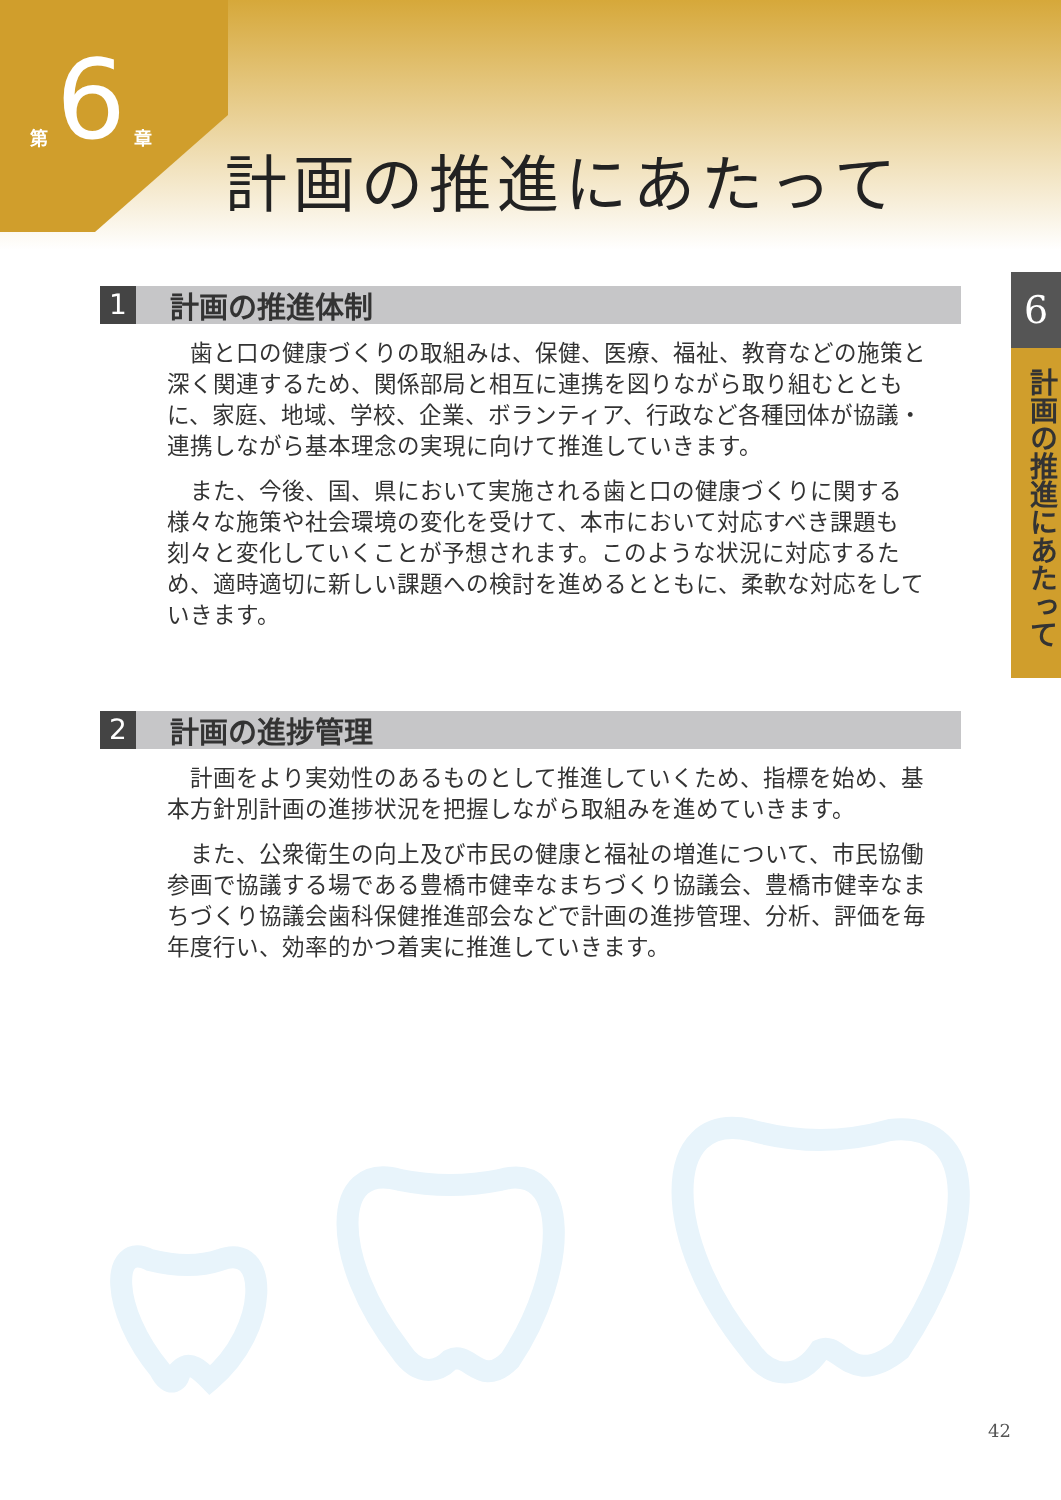第 6 章
計画の推進にあたって
6
計画の推進にあたって
1
計画の推進体制
歯と口の健康づくりの取組みは、保健、医療、福祉、教育などの施策と深く関連するため、関係部局と相互に連携を図りながら取り組むとともに、家庭、地域、学校、企業、ボランティア、行政など各種団体が協議・連携しながら基本理念の実現に向けて推進していきます。
また、今後、国、県において実施される歯と口の健康づくりに関する様々な施策や社会環境の変化を受けて、本市において対応すべき課題も刻々と変化していくことが予想されます。このような状況に対応するため、適時適切に新しい課題への検討を進めるとともに、柔軟な対応をしていきます。
2
計画の進捗管理
計画をより実効性のあるものとして推進していくため、指標を始め、基本方針別計画の進捗状況を把握しながら取組みを進めていきます。
また、公衆衛生の向上及び市民の健康と福祉の増進について、市民協働参画で協議する場である豊橋市健幸なまちづくり協議会、豊橋市健幸なまちづくり協議会歯科保健推進部会などで計画の進捗管理、分析、評価を毎年度行い、効率的かつ着実に推進していきます。
42